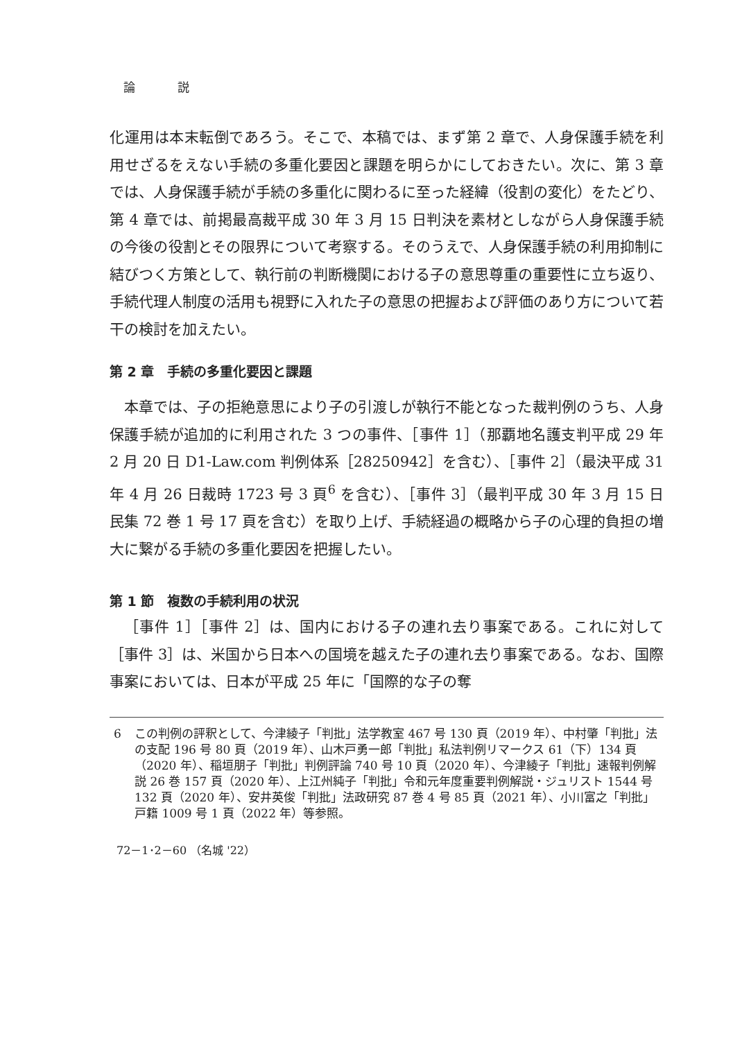論 説
化運用は本末転倒であろう。そこで、本稿では、まず第 2 章で、人身保護手続を利用せざるをえない手続の多重化要因と課題を明らかにしておきたい。次に、第 3 章では、人身保護手続が手続の多重化に関わるに至った経緯（役割の変化）をたどり、第 4 章では、前掲最高裁平成 30 年 3 月 15 日判決を素材としながら人身保護手続の今後の役割とその限界について考察する。そのうえで、人身保護手続の利用抑制に結びつく方策として、執行前の判断機関における子の意思尊重の重要性に立ち返り、手続代理人制度の活用も視野に入れた子の意思の把握および評価のあり方について若干の検討を加えたい。
第 2 章　手続の多重化要因と課題
本章では、子の拒絶意思により子の引渡しが執行不能となった裁判例のうち、人身保護手続が追加的に利用された 3 つの事件、［事件 1］（那覇地名護支判平成 29 年 2 月 20 日 D1-Law.com 判例体系［28250942］を含む）、［事件 2］（最決平成 31 年 4 月 26 日裁時 1723 号 3 頁<sup>6</sup> を含む）、［事件 3］（最判平成 30 年 3 月 15 日民集 72 巻 1 号 17 頁を含む）を取り上げ、手続経過の概略から子の心理的負担の増大に繋がる手続の多重化要因を把握したい。
第 1 節　複数の手続利用の状況
［事件 1］［事件 2］は、国内における子の連れ去り事案である。これに対して［事件 3］は、米国から日本への国境を越えた子の連れ去り事案である。なお、国際事案においては、日本が平成 25 年に「国際的な子の奪
6 この判例の評釈として、今津綾子「判批」法学教室 467 号 130 頁（2019 年）、中村肇「判批」法の支配 196 号 80 頁（2019 年）、山木戸勇一郎「判批」私法判例リマークス 61（下）134 頁（2020 年）、稲垣朋子「判批」判例評論 740 号 10 頁（2020 年）、今津綾子「判批」速報判例解説 26 巻 157 頁（2020 年）、上江州純子「判批」令和元年度重要判例解説・ジュリスト 1544 号 132 頁（2020 年）、安井英俊「判批」法政研究 87 巻 4 号 85 頁（2021 年）、小川富之「判批」戸籍 1009 号 1 頁（2022 年）等参照。
72－1･2－60 （名城 '22）